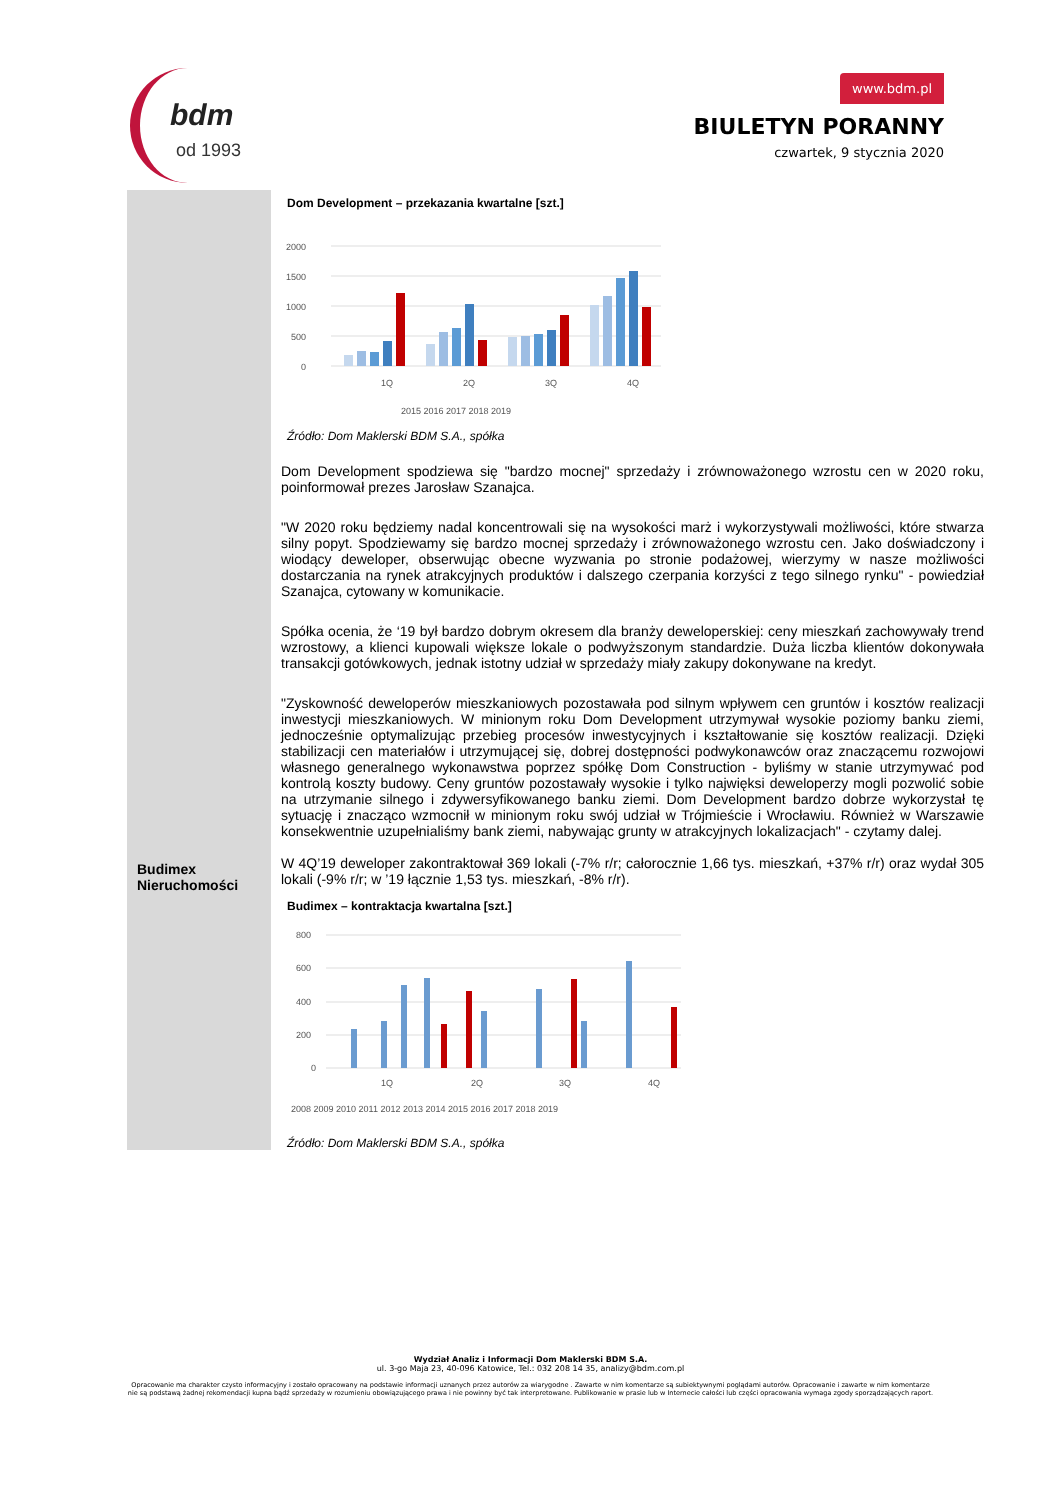bdm
od 1993
www.bdm.pl
BIULETYN PORANNY
czwartek, 9 stycznia 2020
Dom Development – przekazania kwartalne [szt.]
2000
1500
1000
500
0
1Q
2Q
3Q
4Q
2015 2016 2017 2018 2019
Źródło: Dom Maklerski BDM S.A., spółka
Dom Development spodziewa się "bardzo mocnej" sprzedaży i zrównoważonego wzrostu cen w 2020 roku, poinformował prezes Jarosław Szanajca.
"W 2020 roku będziemy nadal koncentrowali się na wysokości marż i wykorzystywali możliwości, które stwarza silny popyt. Spodziewamy się bardzo mocnej sprzedaży i zrównoważonego wzrostu cen. Jako doświadczony i wiodący deweloper, obserwując obecne wyzwania po stronie podażowej, wierzymy w nasze możliwości dostarczania na rynek atrakcyjnych produktów i dalszego czerpania korzyści z tego silnego rynku" - powiedział Szanajca, cytowany w komunikacie.
Spółka ocenia, że ‘19 był bardzo dobrym okresem dla branży deweloperskiej: ceny mieszkań zachowywały trend wzrostowy, a klienci kupowali większe lokale o podwyższonym standardzie. Duża liczba klientów dokonywała transakcji gotówkowych, jednak istotny udział w sprzedaży miały zakupy dokonywane na kredyt.
"Zyskowność deweloperów mieszkaniowych pozostawała pod silnym wpływem cen gruntów i kosztów realizacji inwestycji mieszkaniowych. W minionym roku Dom Development utrzymywał wysokie poziomy banku ziemi, jednocześnie optymalizując przebieg procesów inwestycyjnych i kształtowanie się kosztów realizacji. Dzięki stabilizacji cen materiałów i utrzymującej się, dobrej dostępności podwykonawców oraz znaczącemu rozwojowi własnego generalnego wykonawstwa poprzez spółkę Dom Construction - byliśmy w stanie utrzymywać pod kontrolą koszty budowy. Ceny gruntów pozostawały wysokie i tylko najwięksi deweloperzy mogli pozwolić sobie na utrzymanie silnego i zdywersyfikowanego banku ziemi. Dom Development bardzo dobrze wykorzystał tę sytuację i znacząco wzmocnił w minionym roku swój udział w Trójmieście i Wrocławiu. Również w Warszawie konsekwentnie uzupełnialiśmy bank ziemi, nabywając grunty w atrakcyjnych lokalizacjach" - czytamy dalej.
Budimex
Nieruchomości
W 4Q’19 deweloper zakontraktował 369 lokali (-7% r/r; całorocznie 1,66 tys. mieszkań, +37% r/r) oraz wydał 305 lokali (-9% r/r; w ’19 łącznie 1,53 tys. mieszkań, -8% r/r).
Budimex – kontraktacja kwartalna [szt.]
800
600
400
200
0
1Q
2Q
3Q
4Q
2008 2009 2010 2011 2012 2013 2014 2015 2016 2017 2018 2019
Źródło: Dom Maklerski BDM S.A., spółka
Wydział Analiz i Informacji Dom Maklerski BDM S.A.
ul. 3-go Maja 23, 40-096 Katowice, Tel.: 032 208 14 35, analizy@bdm.com.pl
Opracowanie ma charakter czysto informacyjny i zostało opracowany na podstawie informacji uznanych przez autorów za wiarygodne . Zawarte w nim komentarze są subiektywnymi poglądami autorów. Opracowanie i zawarte w nim komentarze nie są podstawą żadnej rekomendacji kupna bądź sprzedaży w rozumieniu obowiązującego prawa i nie powinny być tak interpretowane. Publikowanie w prasie lub w Internecie całości lub części opracowania wymaga zgody sporządzających raport.